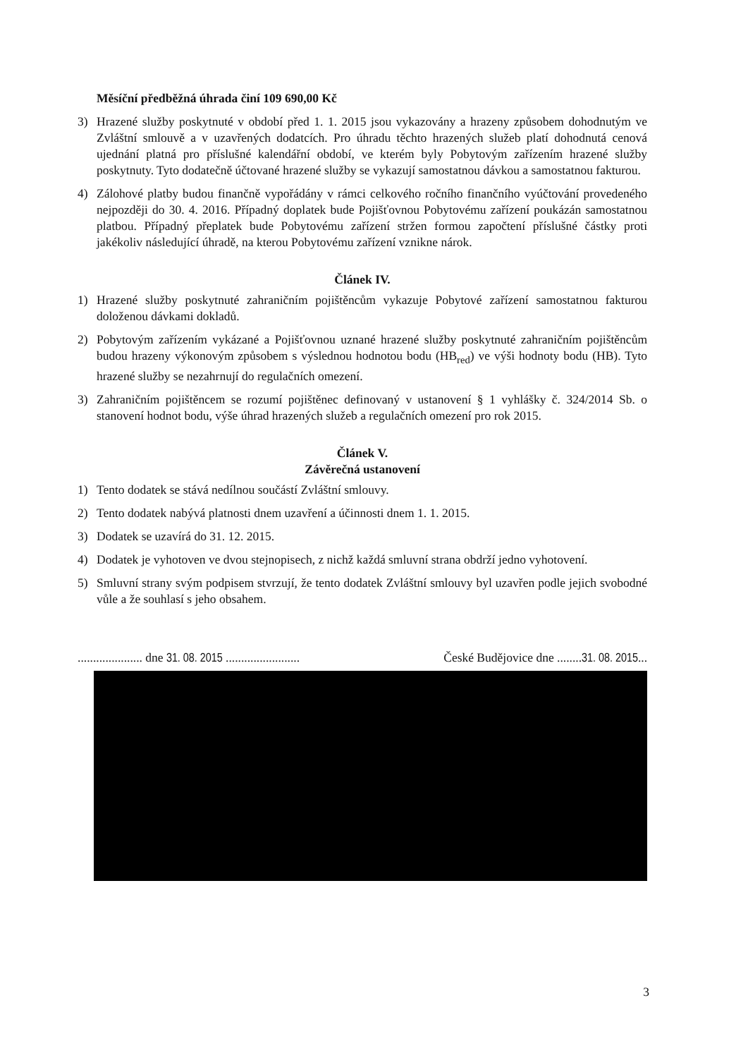Měsíční předběžná úhrada činí 109 690,00 Kč
3) Hrazené služby poskytnuté v období před 1. 1. 2015 jsou vykazovány a hrazeny způsobem dohodnutým ve Zvláštní smlouvě a v uzavřených dodatcích. Pro úhradu těchto hrazených služeb platí dohodnutá cenová ujednání platná pro příslušné kalendářní období, ve kterém byly Pobytovým zařízením hrazené služby poskytnuty. Tyto dodatečně účtované hrazené služby se vykazují samostatnou dávkou a samostatnou fakturou.
4) Zálohové platby budou finančně vypořádány v rámci celkového ročního finančního vyúčtování provedeného nejpozději do 30. 4. 2016. Případný doplatek bude Pojišťovnou Pobytovému zařízení poukázán samostatnou platbou. Případný přeplatek bude Pobytovému zařízení stržen formou započtení příslušné částky proti jakékoliv následující úhradě, na kterou Pobytovému zařízení vznikne nárok.
Článek IV.
1) Hrazené služby poskytnuté zahraničním pojištěncům vykazuje Pobytové zařízení samostatnou fakturou doloženou dávkami dokladů.
2) Pobytovým zařízením vykázané a Pojišťovnou uznané hrazené služby poskytnuté zahraničním pojištěncům budou hrazeny výkonovým způsobem s výslednou hodnotou bodu (HB<sub>red</sub>) ve výši hodnoty bodu (HB). Tyto hrazené služby se nezahrnují do regulačních omezení.
3) Zahraničním pojištěncem se rozumí pojištěnec definovaný v ustanovení § 1 vyhlášky č. 324/2014 Sb. o stanovení hodnot bodu, výše úhrad hrazených služeb a regulačních omezení pro rok 2015.
Článek V.
Závěrečná ustanovení
1) Tento dodatek se stává nedílnou součástí Zvláštní smlouvy.
2) Tento dodatek nabývá platnosti dnem uzavření a účinnosti dnem 1. 1. 2015.
3) Dodatek se uzavírá do 31. 12. 2015.
4) Dodatek je vyhotoven ve dvou stejnopisech, z nichž každá smluvní strana obdrží jedno vyhotovení.
5) Smluvní strany svým podpisem stvrzují, že tento dodatek Zvláštní smlouvy byl uzavřen podle jejich svobodné vůle a že souhlasí s jeho obsahem.
..................... dne 31. 08. 2015 ........................ České Budějovice dne ........31. 08. 2015...
3